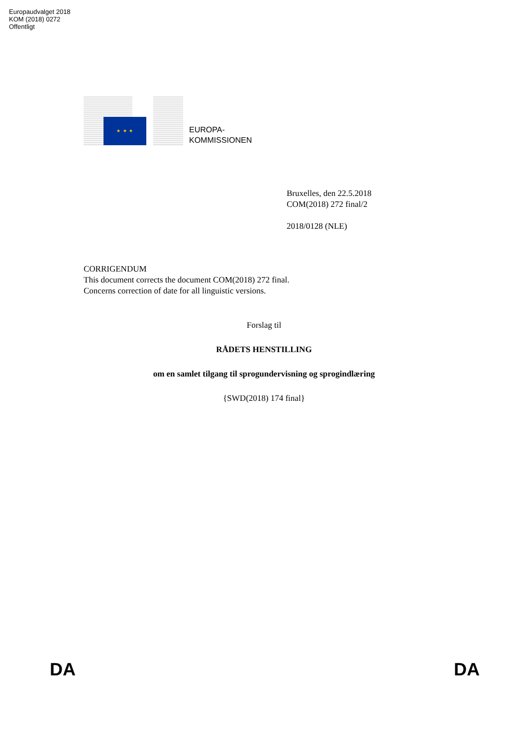Europaudvalget 2018
KOM (2018) 0272
Offentligt
★ ★ ★
EUROPA-
KOMMISSIONEN
Bruxelles, den 22.5.2018
COM(2018) 272 final/2
2018/0128 (NLE)
CORRIGENDUM
This document corrects the document COM(2018) 272 final.
Concerns correction of date for all linguistic versions.
Forslag til
RÅDETS HENSTILLING
om en samlet tilgang til sprogundervisning og sprogindlæring
{SWD(2018) 174 final}
DA DA